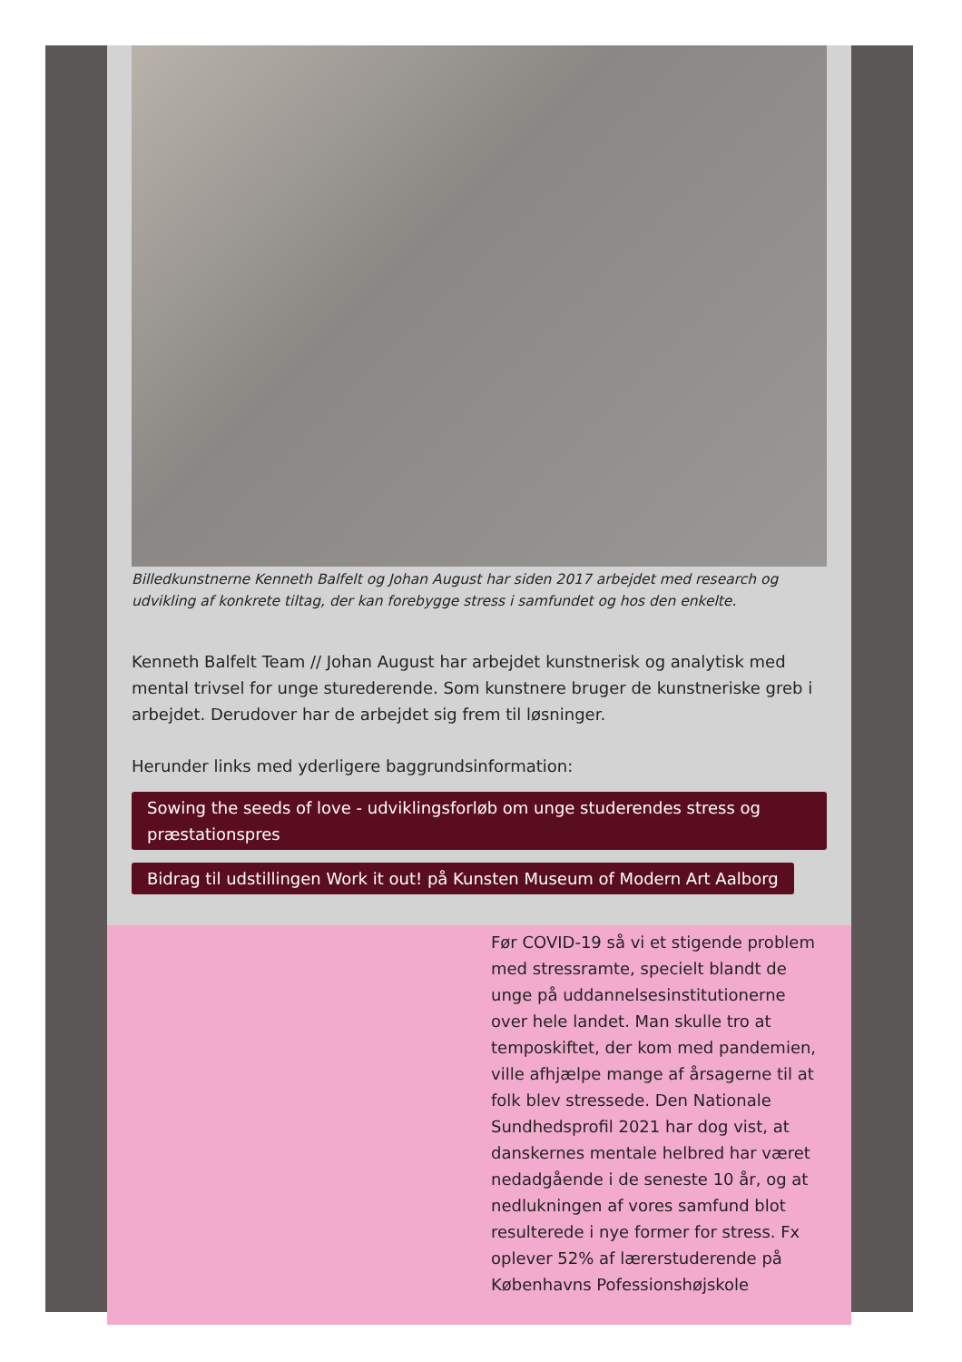Billedkunstnerne Kenneth Balfelt og Johan August har siden 2017 arbejdet med research og udvikling af konkrete tiltag, der kan forebygge stress i samfundet og hos den enkelte.
Kenneth Balfelt Team // Johan August har arbejdet kunstnerisk og analytisk med mental trivsel for unge sturederende. Som kunstnere bruger de kunstneriske greb i arbejdet. Derudover har de arbejdet sig frem til løsninger.
Herunder links med yderligere baggrundsinformation:
Sowing the seeds of love - udviklingsforløb om unge studerendes stress og præstationspres
Bidrag til udstillingen Work it out! på Kunsten Museum of Modern Art Aalborg
Før COVID-19 så vi et stigende problem med stressramte, specielt blandt de unge på uddannelsesinstitutionerne over hele landet. Man skulle tro at temposkiftet, der kom med pandemien, ville afhjælpe mange af årsagerne til at folk blev stressede. Den Nationale Sundhedsprofil 2021 har dog vist, at danskernes mentale helbred har været nedadgående i de seneste 10 år, og at nedlukningen af vores samfund blot resulterede i nye former for stress. Fx oplever 52% af lærerstuderende på Københavns Pofessionshøjskole